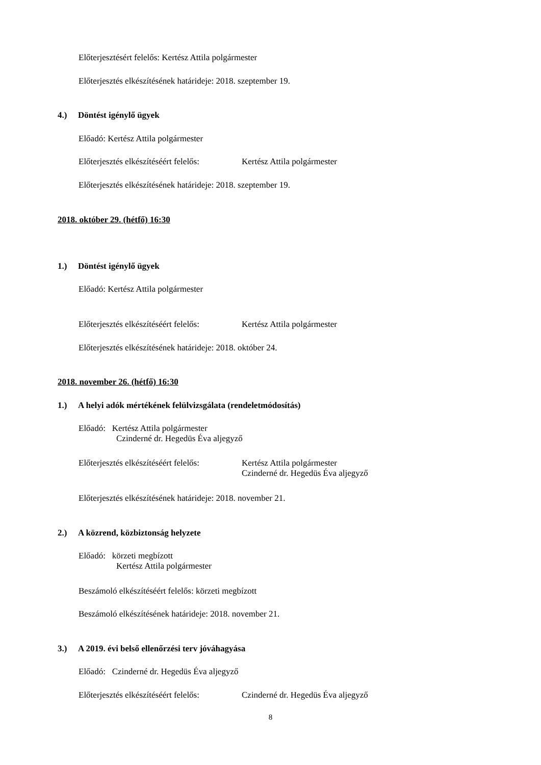Előterjesztésért felelős: Kertész Attila polgármester
Előterjesztés elkészítésének határideje: 2018. szeptember 19.
4.) Döntést igénylő ügyek
Előadó: Kertész Attila polgármester
Előterjesztés elkészítéséért felelős: Kertész Attila polgármester
Előterjesztés elkészítésének határideje: 2018. szeptember 19.
2018. október 29. (hétfő) 16:30
1.) Döntést igénylő ügyek
Előadó: Kertész Attila polgármester
Előterjesztés elkészítéséért felelős: Kertész Attila polgármester
Előterjesztés elkészítésének határideje: 2018. október 24.
2018. november 26. (hétfő) 16:30
1.) A helyi adók mértékének felülvizsgálata (rendeletmódosítás)
Előadó: Kertész Attila polgármester
Czinderné dr. Hegedüs Éva aljegyző
Előterjesztés elkészítéséért felelős: Kertész Attila polgármester
Czinderné dr. Hegedüs Éva aljegyző
Előterjesztés elkészítésének határideje: 2018. november 21.
2.) A közrend, közbiztonság helyzete
Előadó: körzeti megbízott
Kertész Attila polgármester
Beszámoló elkészítéséért felelős: körzeti megbízott
Beszámoló elkészítésének határideje: 2018. november 21.
3.) A 2019. évi belső ellenőrzési terv jóváhagyása
Előadó: Czinderné dr. Hegedüs Éva aljegyző
Előterjesztés elkészítéséért felelős: Czinderné dr. Hegedüs Éva aljegyző
8